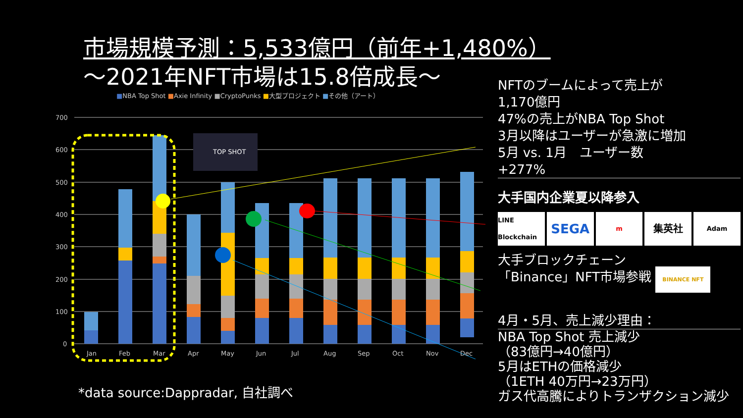市場規模予測：5,533億円（前年+1,480%）
～2021年NFT市場は15.8倍成長～
■NBA Top Shot ■Axie Infinity ■CryptoPunks ■大型プロジェクト ■その他（アート）
700
600
500
400
300
200
100
0
TOP SHOT
Jan
Feb
Mar
Apr
May
Jun
Jul
Aug
Sep
Oct
Nov
Dec
NFTのブームによって売上が
1,170億円
47%の売上がNBA Top Shot
3月以降はユーザーが急激に増加
5月 vs. 1月　ユーザー数
+277%
大手国内企業夏以降参入
LINE Blockchain
SEGA
m
集英社
Adam
大手ブロックチェーン
「Binance」NFT市場参戦 BINANCE NFT
4月・5月、売上減少理由：
NBA Top Shot 売上減少
（83億円→40億円）
5月はETHの価格減少
（1ETH 40万円→23万円）
ガス代高騰によりトランザクション減少
*data source:Dappradar, 自社調べ